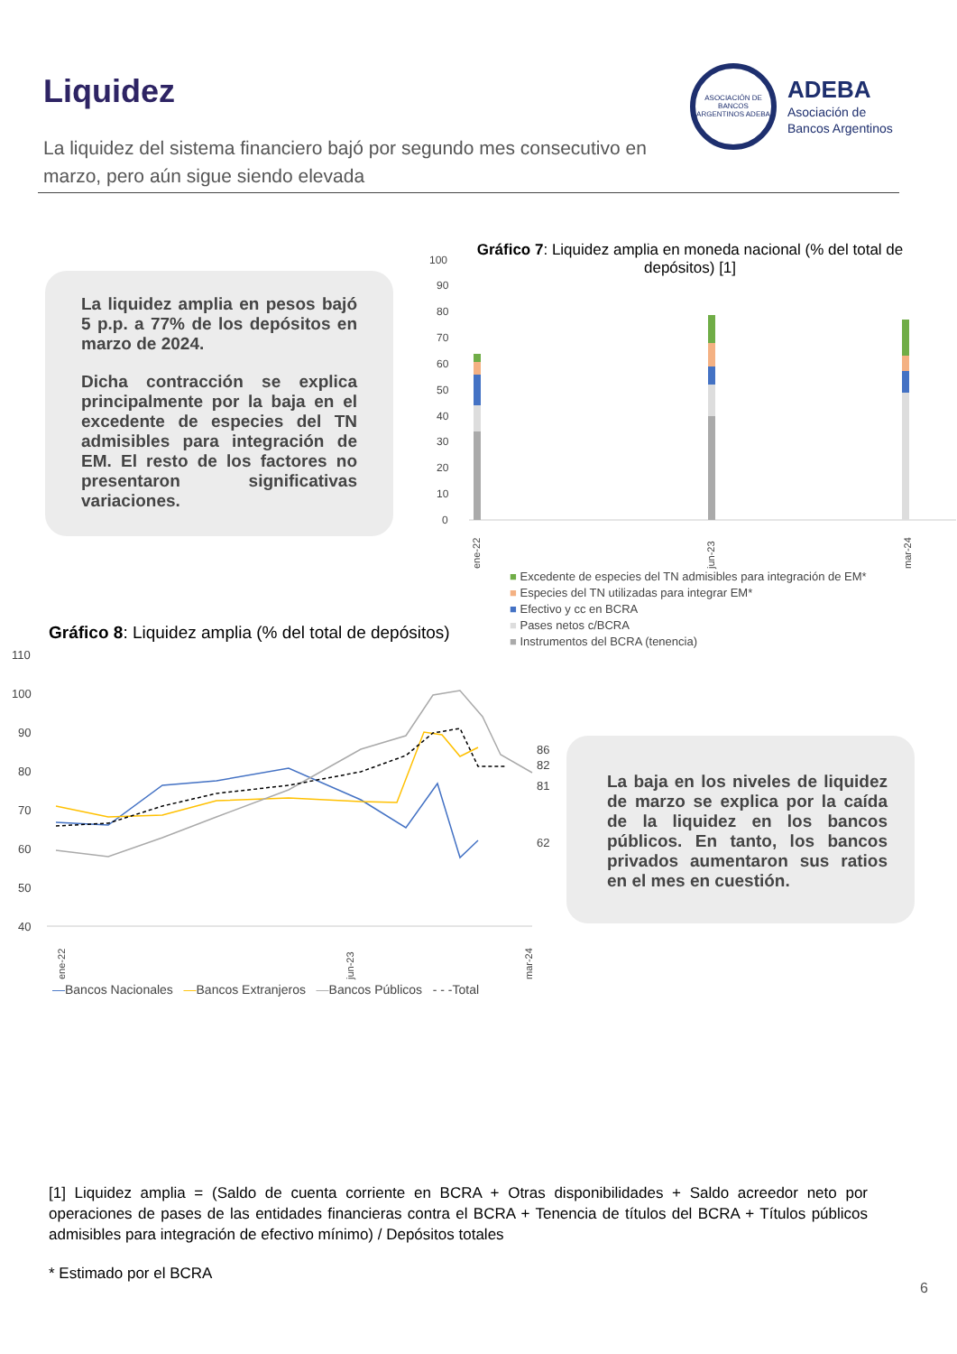Liquidez
La liquidez del sistema financiero bajó por segundo mes consecutivo en marzo, pero aún sigue siendo elevada
ASOCIACIÓN DE BANCOS ARGENTINOS ADEBA
ADEBA
Asociación de
Bancos Argentinos
La liquidez amplia en pesos bajó 5 p.p. a 77% de los depósitos en marzo de 2024.
Dicha contracción se explica principalmente por la baja en el excedente de especies del TN admisibles para integración de EM. El resto de los factores no presentaron significativas variaciones.
Gráfico 7: Liquidez amplia en moneda nacional (% del total de depósitos) [1]
100
90
80
70
60
50
40
30
20
10
0
ene-22
jun-23
mar-24
■ Excedente de especies del TN admisibles para integración de EM*
■ Especies del TN utilizadas para integrar EM*
■ Efectivo y cc en BCRA
■ Pases netos c/BCRA
■ Instrumentos del BCRA (tenencia)
Gráfico 8: Liquidez amplia (% del total de depósitos)
110
100
90
80
70
60
50
40
86
82
81
62
ene-22
jun-23
mar-24
—Bancos Nacionales —Bancos Extranjeros —Bancos Públicos - - -Total
La baja en los niveles de liquidez de marzo se explica por la caída de la liquidez en los bancos públicos. En tanto, los bancos privados aumentaron sus ratios en el mes en cuestión.
[1] Liquidez amplia = (Saldo de cuenta corriente en BCRA + Otras disponibilidades + Saldo acreedor neto por operaciones de pases de las entidades financieras contra el BCRA + Tenencia de títulos del BCRA + Títulos públicos admisibles para integración de efectivo mínimo) / Depósitos totales
* Estimado por el BCRA
6